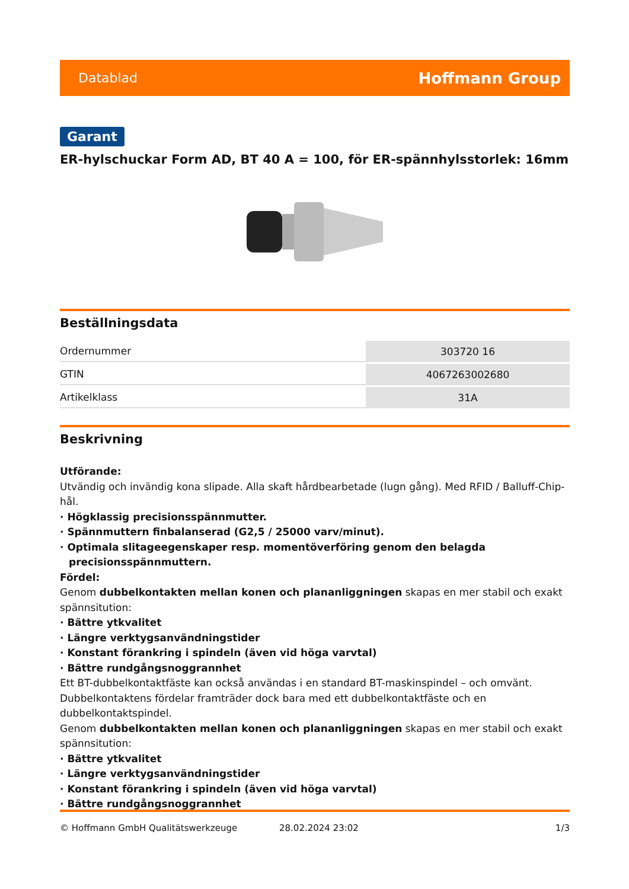Datablad Hoffmann Group
Garant
ER-hylschuckar Form AD, BT 40 A = 100, för ER-spännhylsstorlek: 16mm
Beställningsdata
| Ordernummer | 303720 16 |
| GTIN | 4067263002680 |
| Artikelklass | 31A |
Beskrivning
Utförande:
Utvändig och invändig kona slipade. Alla skaft hårdbearbetade (lugn gång). Med RFID / Balluff-Chip-hål.
· Högklassig precisionsspännmutter.
· Spännmuttern finbalanserad (G2,5 / 25000 varv/minut).
· Optimala slitageegenskaper resp. momentöverföring genom den belagda precisionsspännmuttern.
Fördel:
Genom dubbelkontakten mellan konen och plananliggningen skapas en mer stabil och exakt spännsitution:
· Bättre ytkvalitet
· Längre verktygsanvändningstider
· Konstant förankring i spindeln (även vid höga varvtal)
· Bättre rundgångsnoggrannhet
Ett BT-dubbelkontaktfäste kan också användas i en standard BT-maskinspindel – och omvänt. Dubbelkontaktens fördelar framträder dock bara med ett dubbelkontaktfäste och en dubbelkontaktspindel.
Genom dubbelkontakten mellan konen och plananliggningen skapas en mer stabil och exakt spännsitution:
· Bättre ytkvalitet
· Längre verktygsanvändningstider
· Konstant förankring i spindeln (även vid höga varvtal)
· Bättre rundgångsnoggrannhet
© Hoffmann GmbH Qualitätswerkzeuge 28.02.2024 23:02 1/3